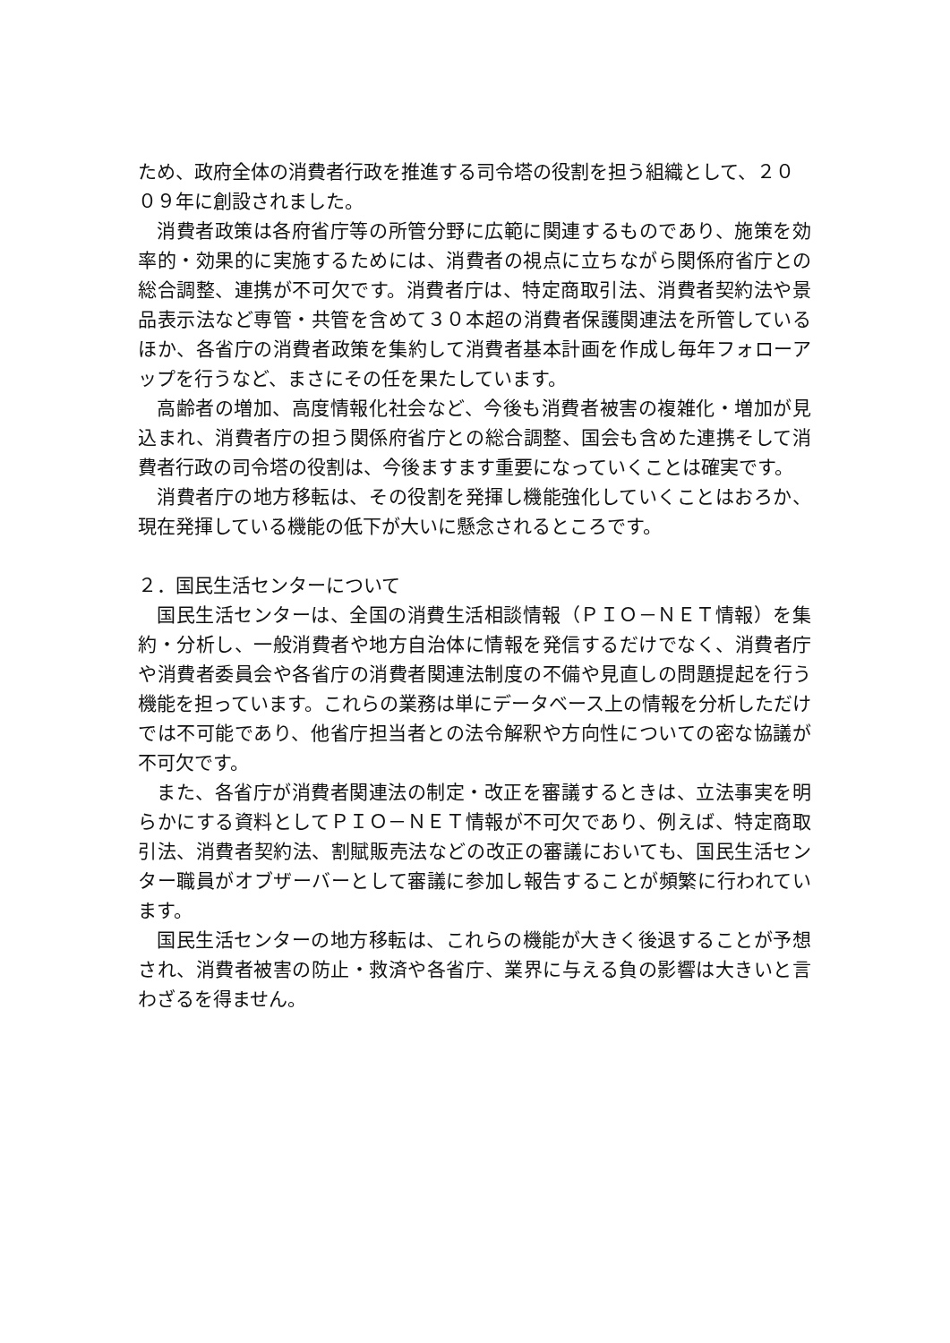ため、政府全体の消費者行政を推進する司令塔の役割を担う組織として、２０
０９年に創設されました。
消費者政策は各府省庁等の所管分野に広範に関連するものであり、施策を効率的・効果的に実施するためには、消費者の視点に立ちながら関係府省庁との総合調整、連携が不可欠です。消費者庁は、特定商取引法、消費者契約法や景品表示法など専管・共管を含めて３０本超の消費者保護関連法を所管しているほか、各省庁の消費者政策を集約して消費者基本計画を作成し毎年フォローアップを行うなど、まさにその任を果たしています。
高齢者の増加、高度情報化社会など、今後も消費者被害の複雑化・増加が見込まれ、消費者庁の担う関係府省庁との総合調整、国会も含めた連携そして消費者行政の司令塔の役割は、今後ますます重要になっていくことは確実です。
消費者庁の地方移転は、その役割を発揮し機能強化していくことはおろか、現在発揮している機能の低下が大いに懸念されるところです。
２．国民生活センターについて
国民生活センターは、全国の消費生活相談情報（ＰＩＯ－ＮＥＴ情報）を集約・分析し、一般消費者や地方自治体に情報を発信するだけでなく、消費者庁や消費者委員会や各省庁の消費者関連法制度の不備や見直しの問題提起を行う機能を担っています。これらの業務は単にデータベース上の情報を分析しただけでは不可能であり、他省庁担当者との法令解釈や方向性についての密な協議が不可欠です。
また、各省庁が消費者関連法の制定・改正を審議するときは、立法事実を明らかにする資料としてＰＩＯ－ＮＥＴ情報が不可欠であり、例えば、特定商取引法、消費者契約法、割賦販売法などの改正の審議においても、国民生活センター職員がオブザーバーとして審議に参加し報告することが頻繁に行われています。
国民生活センターの地方移転は、これらの機能が大きく後退することが予想され、消費者被害の防止・救済や各省庁、業界に与える負の影響は大きいと言わざるを得ません。